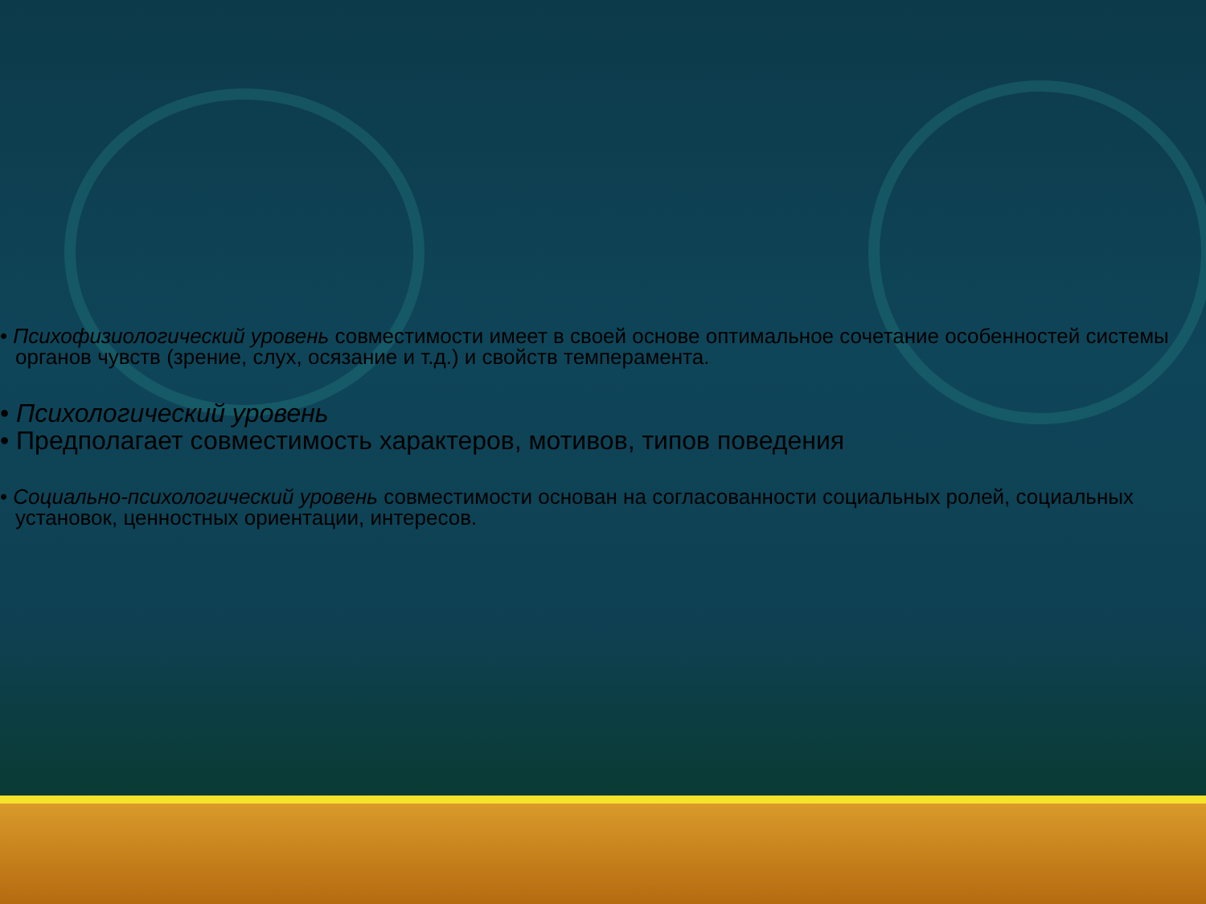• Психофизиологический уровень совместимости имеет в своей основе оптимальное сочетание особенностей системы органов чувств (зрение, слух, осязание и т.д.) и свойств темперамента.
• Психологический уровень
• Предполагает совместимость характеров, мотивов, типов поведения
• Социально-психологический уровень совместимости основан на согласованности социальных ролей, социальных установок, ценностных ориентации, интересов.